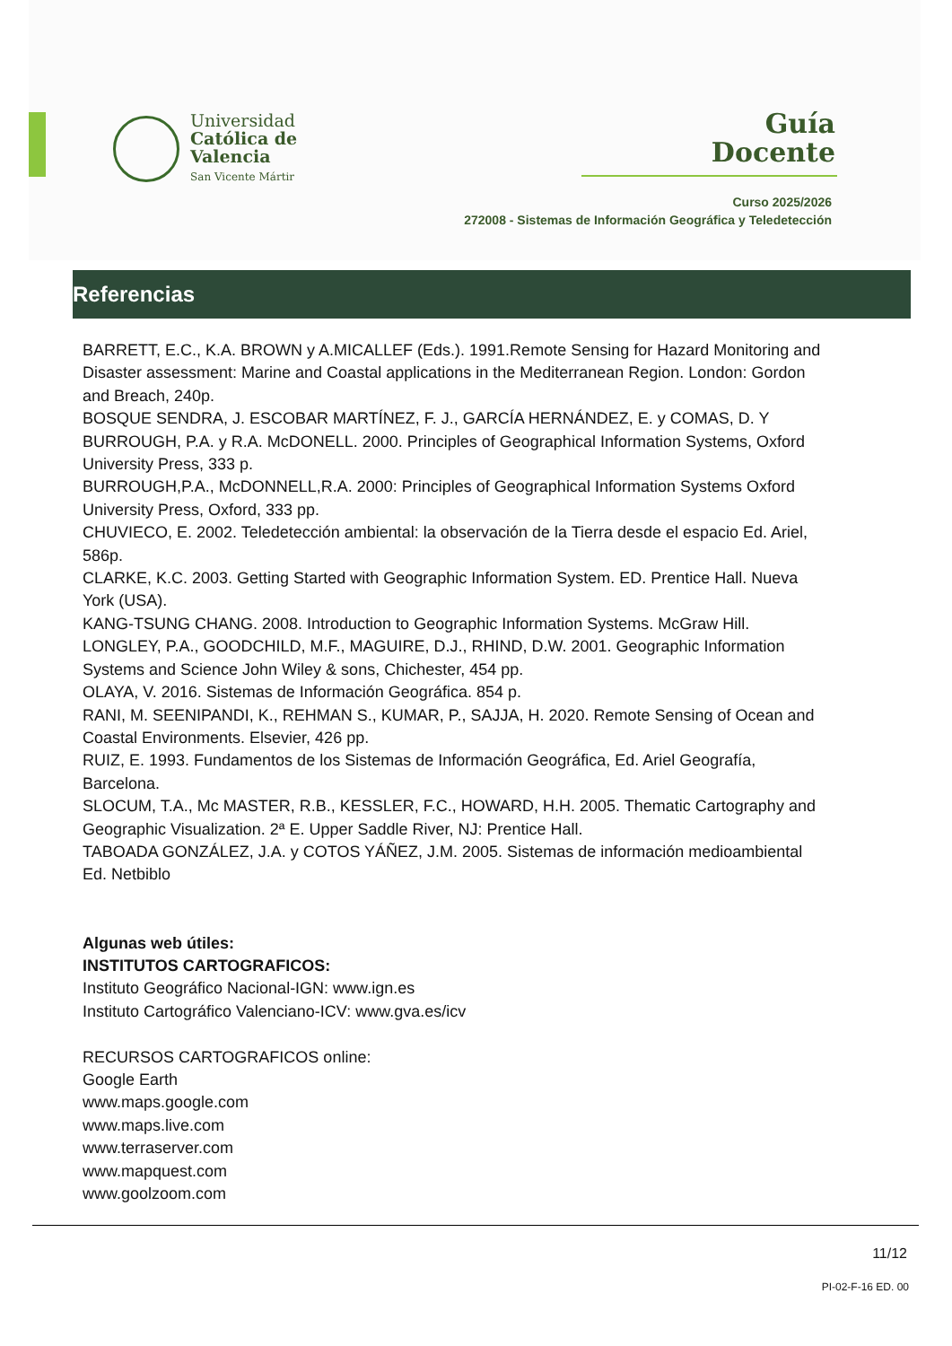Universidad
Católica de
Valencia
San Vicente Mártir
Guía
Docente
Curso 2025/2026
272008 - Sistemas de Información Geográfica y Teledetección
Referencias
BARRETT, E.C., K.A. BROWN y A.MICALLEF (Eds.). 1991.Remote Sensing for Hazard Monitoring and Disaster assessment: Marine and Coastal applications in the Mediterranean Region. London: Gordon and Breach, 240p.
BOSQUE SENDRA, J. ESCOBAR MARTÍNEZ, F. J., GARCÍA HERNÁNDEZ, E. y COMAS, D. Y BURROUGH, P.A. y R.A. McDONELL. 2000. Principles of Geographical Information Systems, Oxford University Press, 333 p.
BURROUGH,P.A., McDONNELL,R.A. 2000: Principles of Geographical Information Systems Oxford University Press, Oxford, 333 pp.
CHUVIECO, E. 2002. Teledetección ambiental: la observación de la Tierra desde el espacio Ed. Ariel, 586p.
CLARKE, K.C. 2003. Getting Started with Geographic Information System. ED. Prentice Hall. Nueva York (USA).
KANG-TSUNG CHANG. 2008. Introduction to Geographic Information Systems. McGraw Hill.
LONGLEY, P.A., GOODCHILD, M.F., MAGUIRE, D.J., RHIND, D.W. 2001. Geographic Information Systems and Science John Wiley & sons, Chichester, 454 pp.
OLAYA, V. 2016. Sistemas de Información Geográfica. 854 p.
RANI, M. SEENIPANDI, K., REHMAN S., KUMAR, P., SAJJA, H. 2020. Remote Sensing of Ocean and Coastal Environments. Elsevier, 426 pp.
RUIZ, E. 1993. Fundamentos de los Sistemas de Información Geográfica, Ed. Ariel Geografía, Barcelona.
SLOCUM, T.A., Mc MASTER, R.B., KESSLER, F.C., HOWARD, H.H. 2005. Thematic Cartography and Geographic Visualization. 2ª E. Upper Saddle River, NJ: Prentice Hall.
TABOADA GONZÁLEZ, J.A. y COTOS YÁÑEZ, J.M. 2005. Sistemas de información medioambiental Ed. Netbiblo
Algunas web útiles:
INSTITUTOS CARTOGRAFICOS:
Instituto Geográfico Nacional-IGN: www.ign.es
Instituto Cartográfico Valenciano-ICV: www.gva.es/icv
RECURSOS CARTOGRAFICOS online:
Google Earth
www.maps.google.com
www.maps.live.com
www.terraserver.com
www.mapquest.com
www.goolzoom.com
11/12
PI-02-F-16 ED. 00